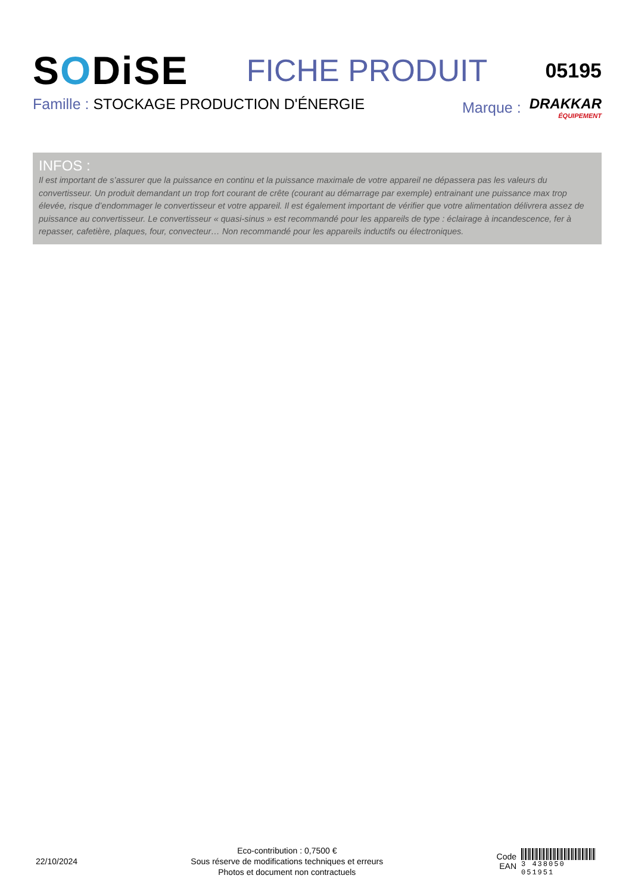SODiSE
FICHE PRODUIT
05195
Famille : STOCKAGE PRODUCTION D'ÉNERGIE
Marque : DRAKKAR
ÉQUIPEMENT
INFOS :
Il est important de s’assurer que la puissance en continu et la puissance maximale de votre appareil ne dépassera pas les valeurs du convertisseur. Un produit demandant un trop fort courant de crête (courant au démarrage par exemple) entrainant une puissance max trop élevée, risque d’endommager le convertisseur et votre appareil. Il est également important de vérifier que votre alimentation délivrera assez de puissance au convertisseur. Le convertisseur « quasi-sinus » est recommandé pour les appareils de type : éclairage à incandescence, fer à repasser, cafetière, plaques, four, convecteur… Non recommandé pour les appareils inductifs ou électroniques.
22/10/2024
Eco-contribution : 0,7500 €
Sous réserve de modifications techniques et erreurs
Photos et document non contractuels
Code
EAN
3 438050 051951